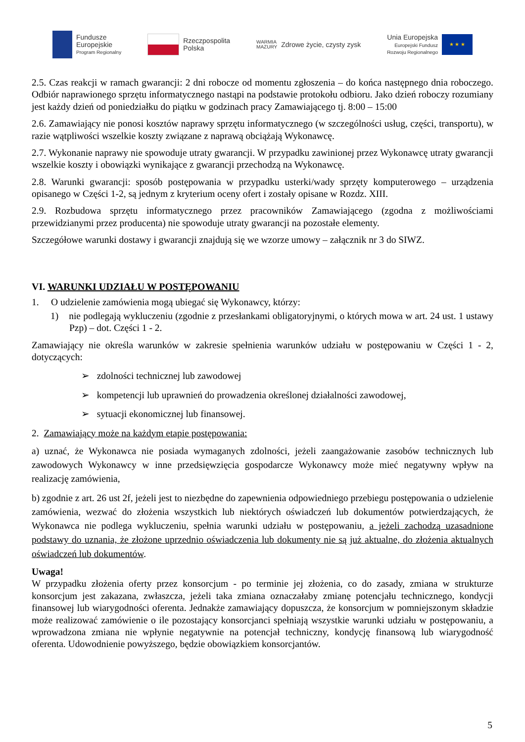Fundusze
Europejskie
Program Regionalny
Rzeczpospolita
Polska
WARMIA
MAZURY
Zdrowe życie, czysty zysk
Unia Europejska
Europejski Fundusz
Rozwoju Regionalnego
★ ★ ★
2.5. Czas reakcji w ramach gwarancji: 2 dni robocze od momentu zgłoszenia – do końca następnego dnia roboczego. Odbiór naprawionego sprzętu informatycznego nastąpi na podstawie protokołu odbioru. Jako dzień roboczy rozumiany jest każdy dzień od poniedziałku do piątku w godzinach pracy Zamawiającego tj. 8:00 – 15:00
2.6. Zamawiający nie ponosi kosztów naprawy sprzętu informatycznego (w szczególności usług, części, transportu), w razie wątpliwości wszelkie koszty związane z naprawą obciążają Wykonawcę.
2.7. Wykonanie naprawy nie spowoduje utraty gwarancji. W przypadku zawinionej przez Wykonawcę utraty gwarancji wszelkie koszty i obowiązki wynikające z gwarancji przechodzą na Wykonawcę.
2.8. Warunki gwarancji: sposób postępowania w przypadku usterki/wady sprzęty komputerowego – urządzenia opisanego w Części 1-2, są jednym z kryterium oceny ofert i zostały opisane w Rozdz. XIII.
2.9. Rozbudowa sprzętu informatycznego przez pracowników Zamawiającego (zgodna z możliwościami przewidzianymi przez producenta) nie spowoduje utraty gwarancji na pozostałe elementy.
Szczegółowe warunki dostawy i gwarancji znajdują się we wzorze umowy – załącznik nr 3 do SIWZ.
VI. WARUNKI UDZIAŁU W POSTĘPOWANIU
1. O udzielenie zamówienia mogą ubiegać się Wykonawcy, którzy:
1) nie podlegają wykluczeniu (zgodnie z przesłankami obligatoryjnymi, o których mowa w art. 24 ust. 1 ustawy Pzp) – dot. Części 1 - 2.
Zamawiający nie określa warunków w zakresie spełnienia warunków udziału w postępowaniu w Części 1 - 2, dotyczących:
➢ zdolności technicznej lub zawodowej
➢ kompetencji lub uprawnień do prowadzenia określonej działalności zawodowej,
➢ sytuacji ekonomicznej lub finansowej.
2. Zamawiający może na każdym etapie postępowania:
a) uznać, że Wykonawca nie posiada wymaganych zdolności, jeżeli zaangażowanie zasobów technicznych lub zawodowych Wykonawcy w inne przedsięwzięcia gospodarcze Wykonawcy może mieć negatywny wpływ na realizację zamówienia,
b) zgodnie z art. 26 ust 2f, jeżeli jest to niezbędne do zapewnienia odpowiedniego przebiegu postępowania o udzielenie zamówienia, wezwać do złożenia wszystkich lub niektórych oświadczeń lub dokumentów potwierdzających, że Wykonawca nie podlega wykluczeniu, spełnia warunki udziału w postępowaniu, a jeżeli zachodzą uzasadnione podstawy do uznania, że złożone uprzednio oświadczenia lub dokumenty nie są już aktualne, do złożenia aktualnych oświadczeń lub dokumentów.
Uwaga!
W przypadku złożenia oferty przez konsorcjum - po terminie jej złożenia, co do zasady, zmiana w strukturze konsorcjum jest zakazana, zwłaszcza, jeżeli taka zmiana oznaczałaby zmianę potencjału technicznego, kondycji finansowej lub wiarygodności oferenta. Jednakże zamawiający dopuszcza, że konsorcjum w pomniejszonym składzie może realizować zamówienie o ile pozostający konsorcjanci spełniają wszystkie warunki udziału w postępowaniu, a wprowadzona zmiana nie wpłynie negatywnie na potencjał techniczny, kondycję finansową lub wiarygodność oferenta. Udowodnienie powyższego, będzie obowiązkiem konsorcjantów.
5